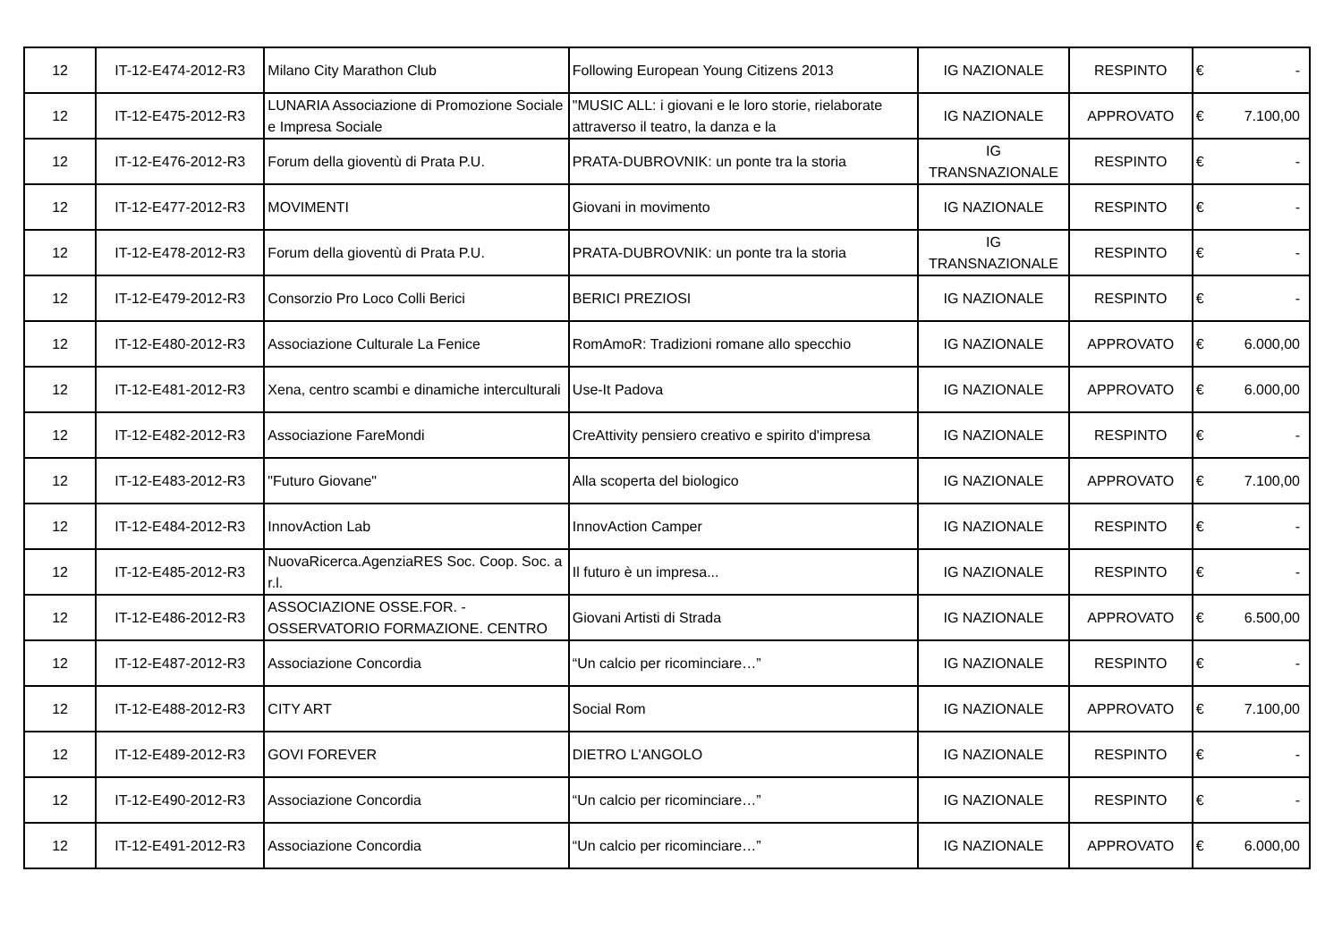| 12 | IT-12-E474-2012-R3 | Milano City Marathon Club | Following European Young Citizens 2013 | IG NAZIONALE | RESPINTO | € | - |
| 12 | IT-12-E475-2012-R3 | LUNARIA Associazione di Promozione Sociale e Impresa Sociale | "MUSIC ALL: i giovani e le loro storie, rielaborate attraverso il teatro, la danza e la | IG NAZIONALE | APPROVATO | € | 7.100,00 |
| 12 | IT-12-E476-2012-R3 | Forum della gioventù di Prata P.U. | PRATA-DUBROVNIK: un ponte tra la storia | IG TRANSNAZIONALE | RESPINTO | € | - |
| 12 | IT-12-E477-2012-R3 | MOVIMENTI | Giovani in movimento | IG NAZIONALE | RESPINTO | € | - |
| 12 | IT-12-E478-2012-R3 | Forum della gioventù di Prata P.U. | PRATA-DUBROVNIK: un ponte tra la storia | IG TRANSNAZIONALE | RESPINTO | € | - |
| 12 | IT-12-E479-2012-R3 | Consorzio Pro Loco Colli Berici | BERICI PREZIOSI | IG NAZIONALE | RESPINTO | € | - |
| 12 | IT-12-E480-2012-R3 | Associazione Culturale La Fenice | RomAmoR: Tradizioni romane allo specchio | IG NAZIONALE | APPROVATO | € | 6.000,00 |
| 12 | IT-12-E481-2012-R3 | Xena, centro scambi e dinamiche interculturali | Use-It Padova | IG NAZIONALE | APPROVATO | € | 6.000,00 |
| 12 | IT-12-E482-2012-R3 | Associazione FareMondi | CreAttivity pensiero creativo e spirito d'impresa | IG NAZIONALE | RESPINTO | € | - |
| 12 | IT-12-E483-2012-R3 | "Futuro Giovane" | Alla scoperta del biologico | IG NAZIONALE | APPROVATO | € | 7.100,00 |
| 12 | IT-12-E484-2012-R3 | InnovAction Lab | InnovAction Camper | IG NAZIONALE | RESPINTO | € | - |
| 12 | IT-12-E485-2012-R3 | NuovaRicerca.AgenziaRES Soc. Coop. Soc. a r.l. | Il futuro è un impresa... | IG NAZIONALE | RESPINTO | € | - |
| 12 | IT-12-E486-2012-R3 | ASSOCIAZIONE OSSE.FOR. - OSSERVATORIO FORMAZIONE. CENTRO | Giovani Artisti di Strada | IG NAZIONALE | APPROVATO | € | 6.500,00 |
| 12 | IT-12-E487-2012-R3 | Associazione Concordia | “Un calcio per ricominciare…” | IG NAZIONALE | RESPINTO | € | - |
| 12 | IT-12-E488-2012-R3 | CITY ART | Social Rom | IG NAZIONALE | APPROVATO | € | 7.100,00 |
| 12 | IT-12-E489-2012-R3 | GOVI FOREVER | DIETRO L'ANGOLO | IG NAZIONALE | RESPINTO | € | - |
| 12 | IT-12-E490-2012-R3 | Associazione Concordia | “Un calcio per ricominciare…” | IG NAZIONALE | RESPINTO | € | - |
| 12 | IT-12-E491-2012-R3 | Associazione Concordia | “Un calcio per ricominciare…” | IG NAZIONALE | APPROVATO | € | 6.000,00 |